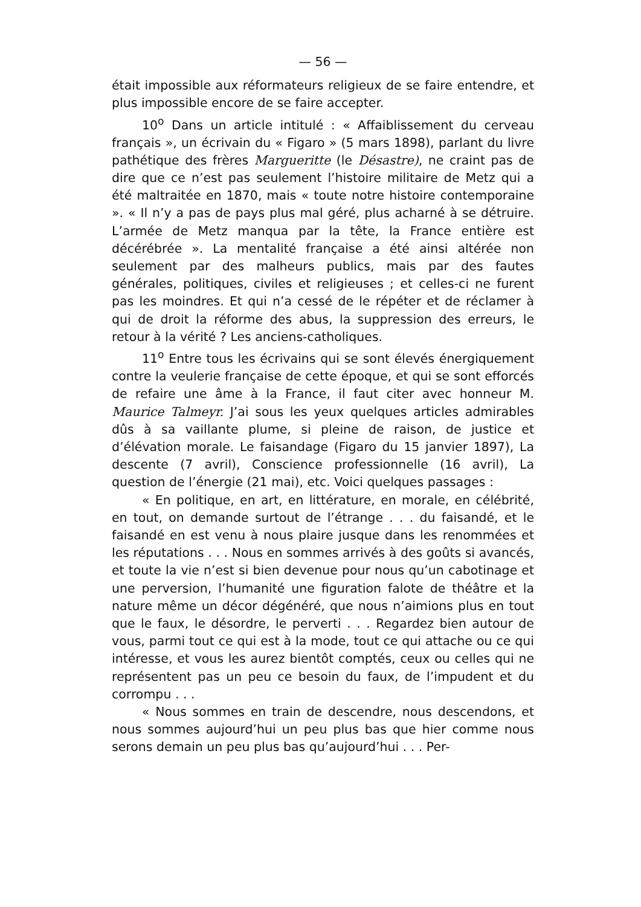— 56 —
était impossible aux réformateurs religieux de se faire entendre, et plus impossible encore de se faire accepter.
10<sup>o</sup> Dans un article intitulé : « Affaiblissement du cerveau français », un écrivain du « Figaro » (5 mars 1898), parlant du livre pathétique des frères Margueritte (le Désastre), ne craint pas de dire que ce n’est pas seulement l’histoire militaire de Metz qui a été maltraitée en 1870, mais « toute notre histoire contemporaine ». « Il n’y a pas de pays plus mal géré, plus acharné à se détruire. L’armée de Metz manqua par la tête, la France entière est décérébrée ». La mentalité française a été ainsi altérée non seulement par des malheurs publics, mais par des fautes générales, politiques, civiles et religieuses ; et celles-ci ne furent pas les moindres. Et qui n’a cessé de le répéter et de réclamer à qui de droit la réforme des abus, la suppression des erreurs, le retour à la vérité ? Les anciens-catholiques.
11<sup>o</sup> Entre tous les écrivains qui se sont élevés énergiquement contre la veulerie française de cette époque, et qui se sont efforcés de refaire une âme à la France, il faut citer avec honneur M. Maurice Talmeyr. J’ai sous les yeux quelques articles admirables dûs à sa vaillante plume, si pleine de raison, de justice et d’élévation morale. Le faisandage (Figaro du 15 janvier 1897), La descente (7 avril), Conscience professionnelle (16 avril), La question de l’énergie (21 mai), etc. Voici quelques passages :
« En politique, en art, en littérature, en morale, en célébrité, en tout, on demande surtout de l’étrange . . . du faisandé, et le faisandé en est venu à nous plaire jusque dans les renommées et les réputations . . . Nous en sommes arrivés à des goûts si avancés, et toute la vie n’est si bien devenue pour nous qu’un cabotinage et une perversion, l’humanité une figuration falote de théâtre et la nature même un décor dégénéré, que nous n’aimions plus en tout que le faux, le désordre, le perverti . . . Regardez bien autour de vous, parmi tout ce qui est à la mode, tout ce qui attache ou ce qui intéresse, et vous les aurez bientôt comptés, ceux ou celles qui ne représentent pas un peu ce besoin du faux, de l’impudent et du corrompu . . .
« Nous sommes en train de descendre, nous descendons, et nous sommes aujourd’hui un peu plus bas que hier comme nous serons demain un peu plus bas qu’aujourd’hui . . . Per-